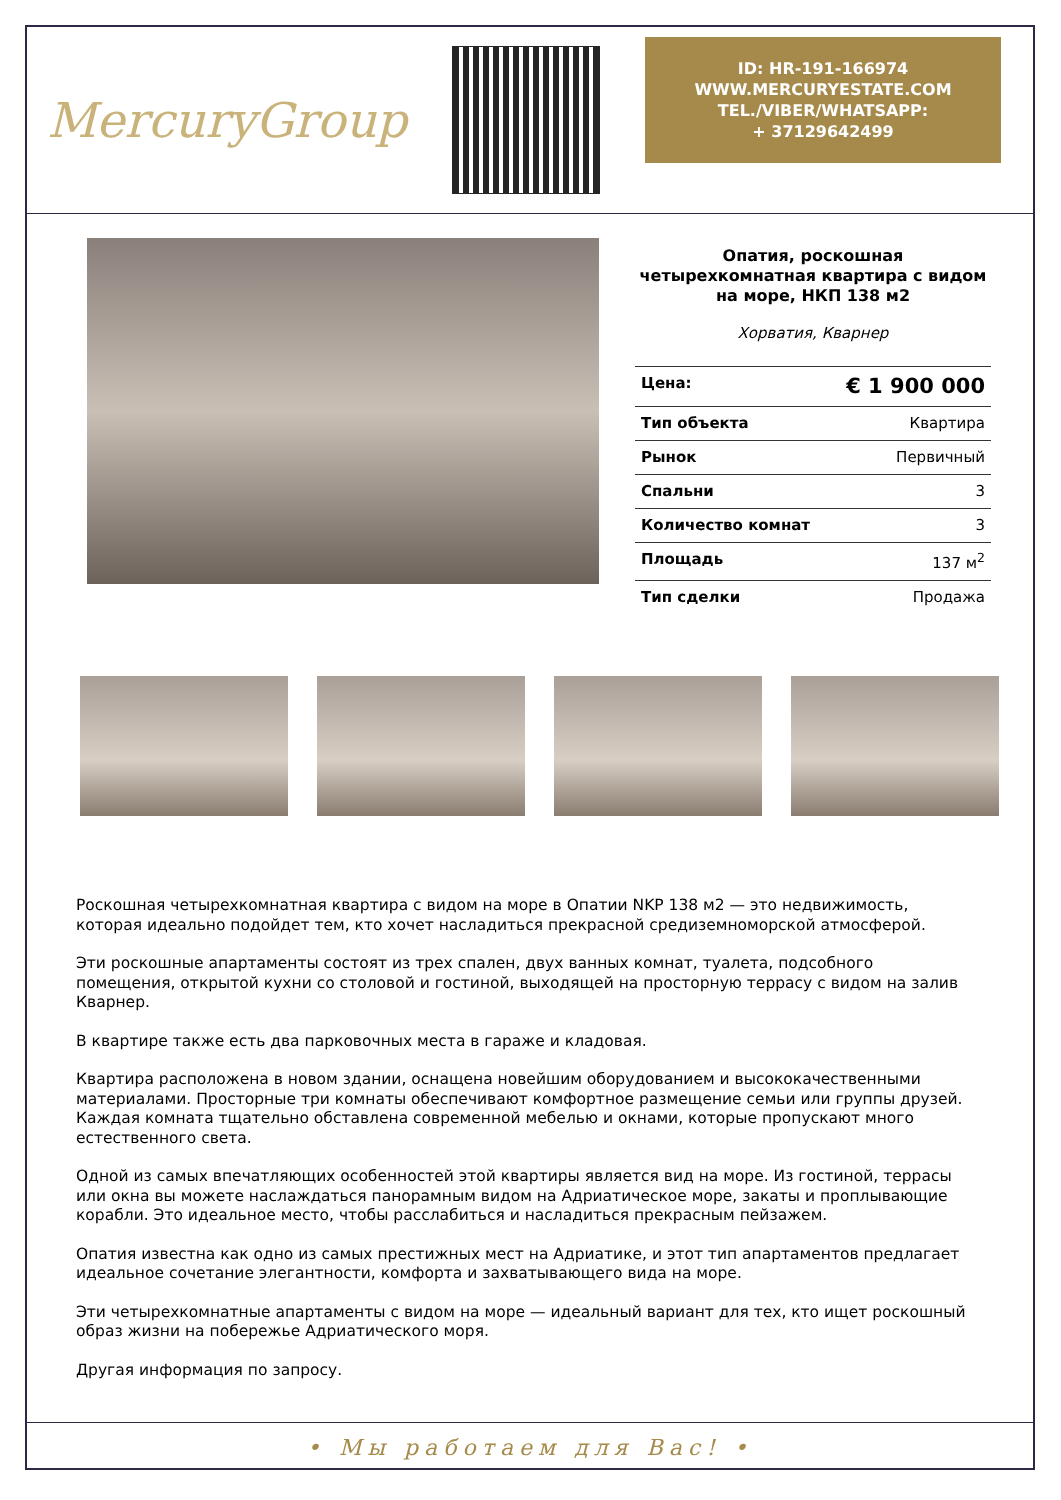MercuryGroup
ID: HR-191-166974
WWW.MERCURYESTATE.COM
TEL./VIBER/WHATSAPP:
+ 37129642499
Опатия, роскошная четырехкомнатная квартира с видом на море, НКП 138 м2
Хорватия, Кварнер
| Цена: | € 1 900 000 |
| Тип объекта | Квартира |
| Рынок | Первичный |
| Спальни | 3 |
| Количество комнат | 3 |
| Площадь | 137 м<sup>2</sup> |
| Тип сделки | Продажа |
Роскошная четырехкомнатная квартира с видом на море в Опатии NKP 138 м2 — это недвижимость, которая идеально подойдет тем, кто хочет насладиться прекрасной средиземноморской атмосферой.
Эти роскошные апартаменты состоят из трех спален, двух ванных комнат, туалета, подсобного помещения, открытой кухни со столовой и гостиной, выходящей на просторную террасу с видом на залив Кварнер.
В квартире также есть два парковочных места в гараже и кладовая.
Квартира расположена в новом здании, оснащена новейшим оборудованием и высококачественными материалами. Просторные три комнаты обеспечивают комфортное размещение семьи или группы друзей. Каждая комната тщательно обставлена современной мебелью и окнами, которые пропускают много естественного света.
Одной из самых впечатляющих особенностей этой квартиры является вид на море. Из гостиной, террасы или окна вы можете наслаждаться панорамным видом на Адриатическое море, закаты и проплывающие корабли. Это идеальное место, чтобы расслабиться и насладиться прекрасным пейзажем.
Опатия известна как одно из самых престижных мест на Адриатике, и этот тип апартаментов предлагает идеальное сочетание элегантности, комфорта и захватывающего вида на море.
Эти четырехкомнатные апартаменты с видом на море — идеальный вариант для тех, кто ищет роскошный образ жизни на побережье Адриатического моря.
Другая информация по запросу.
• Мы работаем для Вас! •